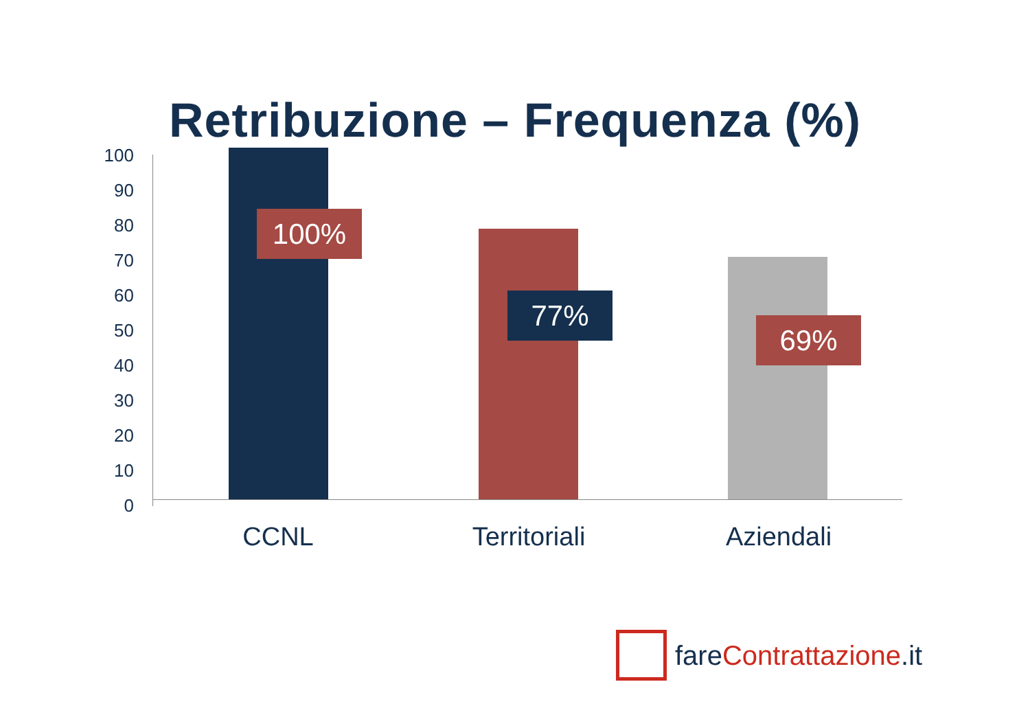Retribuzione – Frequenza (%)
100
90
80
70
60
50
40
30
20
10
0
100%
77%
69%
CCNL Territoriali Aziendali
fare Contrattazione.it